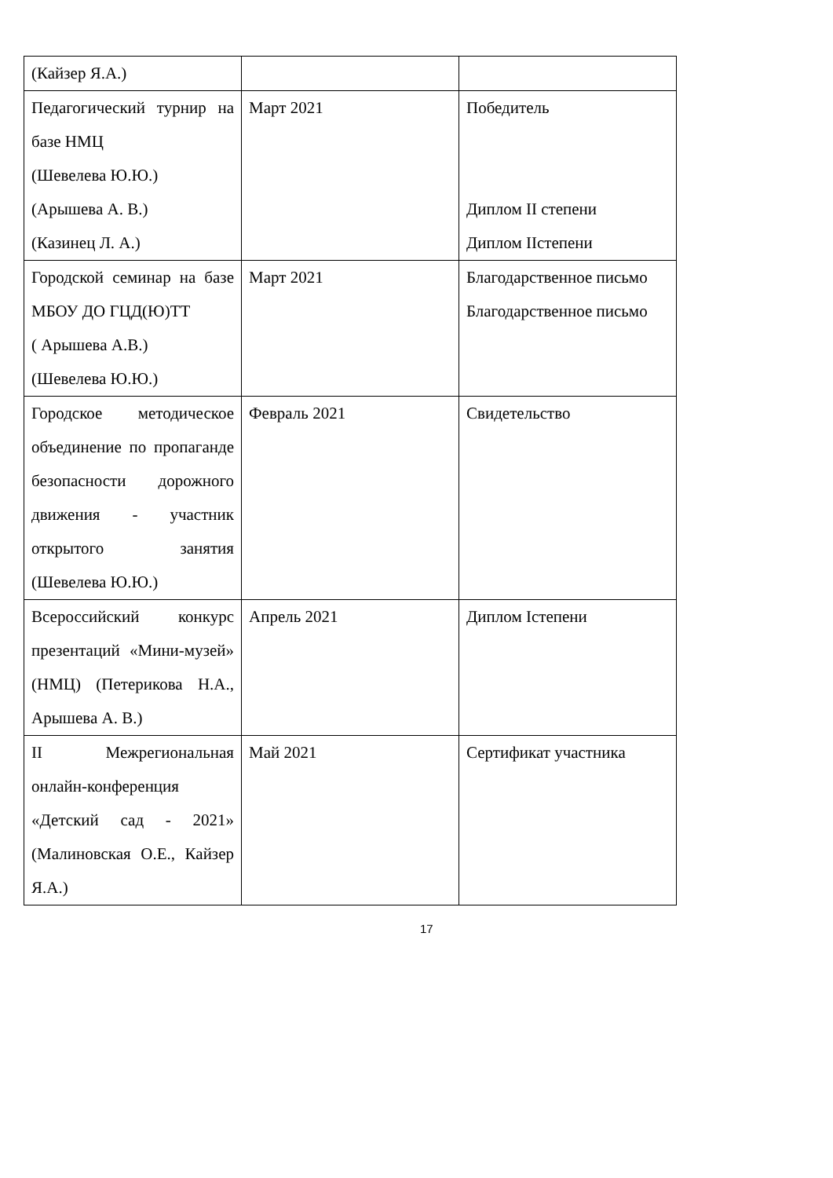| (Кайзер Я.А.) | | |
| Педагогический турнир на базе НМЦ (Шевелева Ю.Ю.) (Арышева А. В.) (Казинец Л. А.) | Март 2021 | Победитель Диплом II степени Диплом IIстепени |
| Городской семинар на базе МБОУ ДО ГЦД(Ю)ТТ ( Арышева А.В.) (Шевелева Ю.Ю.) | Март 2021 | Благодарственное письмо Благодарственное письмо |
| Городское методическое объединение по пропаганде безопасности дорожного движения - участник открытого занятия (Шевелева Ю.Ю.) | Февраль 2021 | Свидетельство |
| Всероссийский конкурс презентаций «Мини-музей» (НМЦ) (Петерикова Н.А., Арышева А. В.) | Апрель 2021 | Диплом Iстепени |
| II Межрегиональная онлайн-конференция «Детский сад - 2021» (Малиновская О.Е., Кайзер Я.А.) | Май 2021 | Сертификат участника |
17